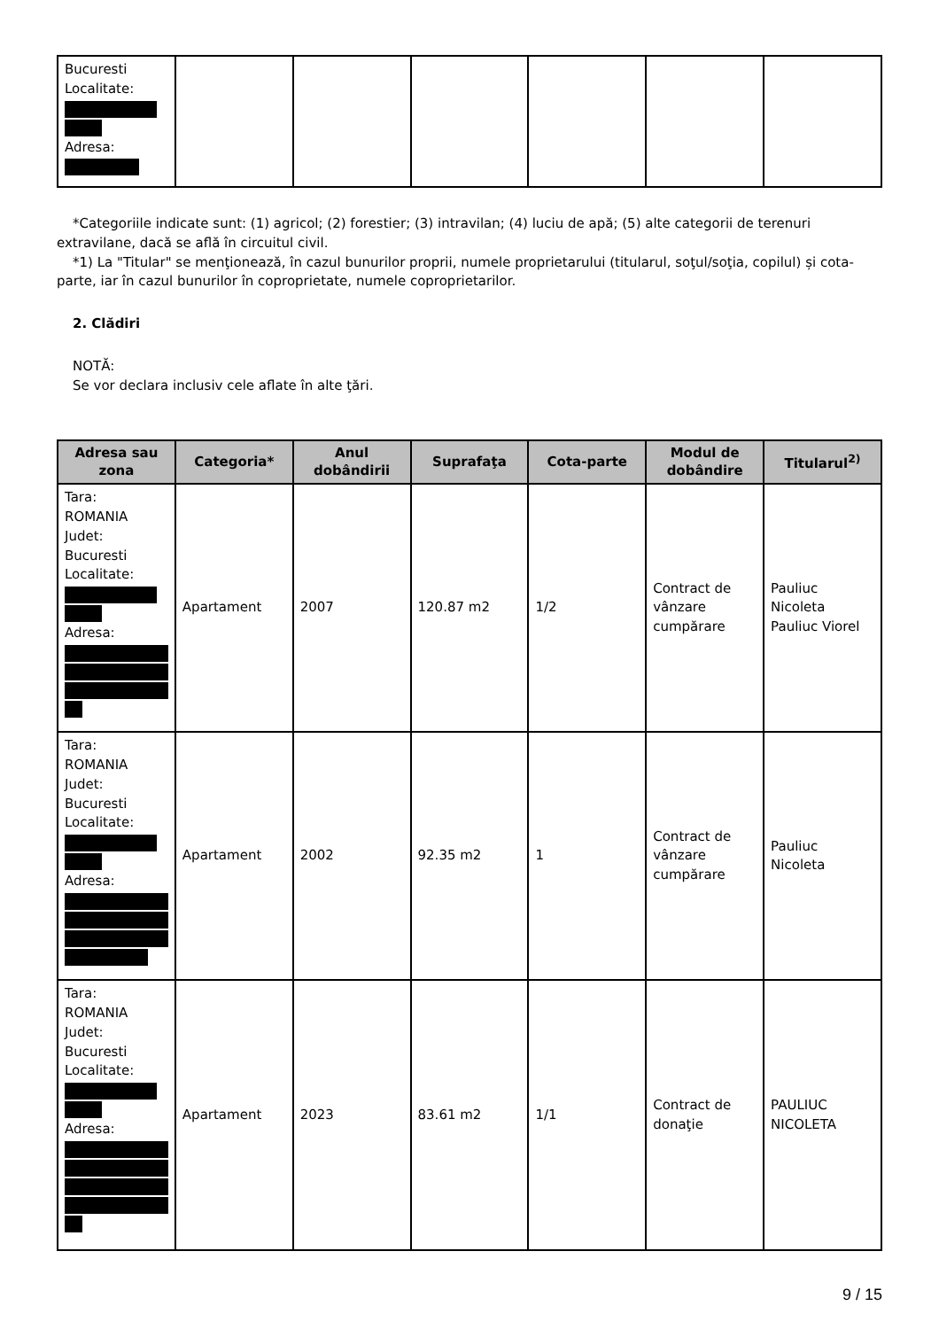| Bucuresti Localitate: Adresa: | | | | | | |
*Categoriile indicate sunt: (1) agricol; (2) forestier; (3) intravilan; (4) luciu de apă; (5) alte categorii de terenuri extravilane, dacă se află în circuitul civil.
*1) La "Titular" se menţionează, în cazul bunurilor proprii, numele proprietarului (titularul, soţul/soţia, copilul) și cota-parte, iar în cazul bunurilor în coproprietate, numele coproprietarilor.
2. Clădiri
NOTĂ:
Se vor declara inclusiv cele aflate în alte ţări.
| Adresa sau zona | Categoria* | Anul dobândirii | Suprafaţa | Cota-parte | Modul de dobândire | Titularul<sup>2)</sup> |
| --- | --- | --- | --- | --- | --- | --- |
| Tara: ROMANIA Judet: Bucuresti Localitate: Adresa: | Apartament | 2007 | 120.87 m2 | 1/2 | Contract de vânzare cumpărare | Pauliuc Nicoleta Pauliuc Viorel |
| Tara: ROMANIA Judet: Bucuresti Localitate: Adresa: | Apartament | 2002 | 92.35 m2 | 1 | Contract de vânzare cumpărare | Pauliuc Nicoleta |
| Tara: ROMANIA Judet: Bucuresti Localitate: Adresa: | Apartament | 2023 | 83.61 m2 | 1/1 | Contract de donaţie | PAULIUC NICOLETA |
9 / 15